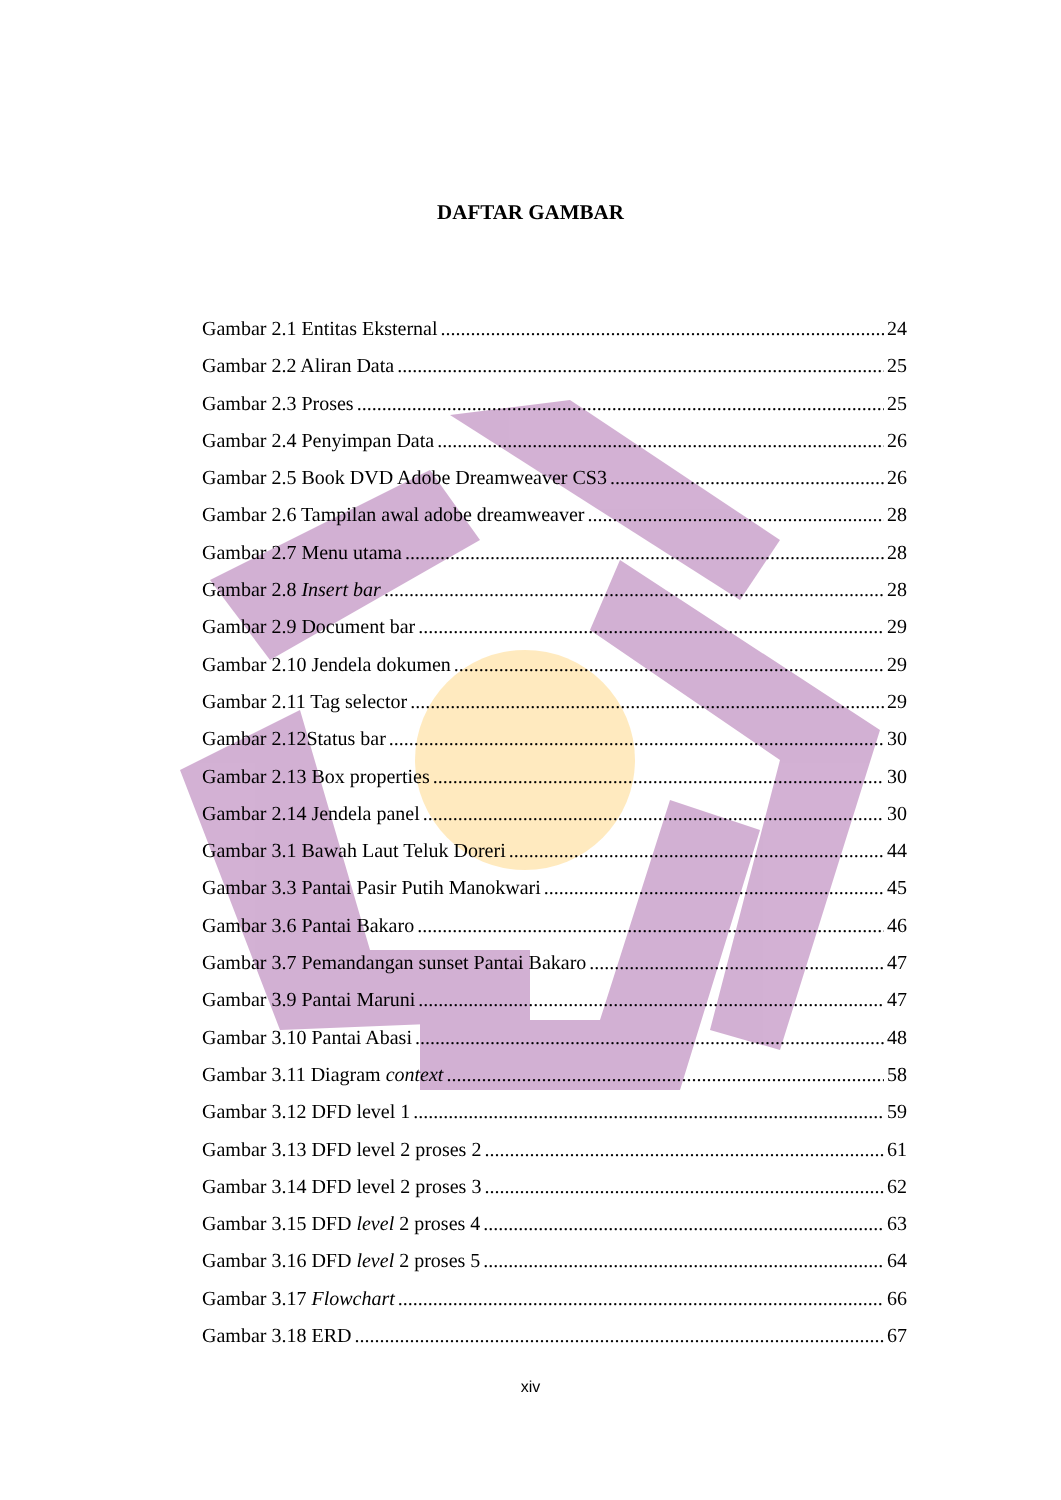DAFTAR GAMBAR
Gambar 2.1 Entitas Eksternal 24
Gambar 2.2 Aliran Data 25
Gambar 2.3 Proses 25
Gambar 2.4 Penyimpan Data 26
Gambar 2.5 Book DVD Adobe Dreamweaver CS3 26
Gambar 2.6 Tampilan awal adobe dreamweaver 28
Gambar 2.7 Menu utama 28
Gambar 2.8 Insert bar 28
Gambar 2.9 Document bar 29
Gambar 2.10 Jendela dokumen 29
Gambar 2.11 Tag selector 29
Gambar 2.12Status bar 30
Gambar 2.13 Box properties 30
Gambar 2.14 Jendela panel 30
Gambar 3.1 Bawah Laut Teluk Doreri 44
Gambar 3.3 Pantai Pasir Putih Manokwari 45
Gambar 3.6 Pantai Bakaro 46
Gambar 3.7 Pemandangan sunset Pantai Bakaro 47
Gambar 3.9 Pantai Maruni 47
Gambar 3.10 Pantai Abasi 48
Gambar 3.11 Diagram context 58
Gambar 3.12 DFD level 1 59
Gambar 3.13 DFD level 2 proses 2 61
Gambar 3.14 DFD level 2 proses 3 62
Gambar 3.15 DFD level 2 proses 4 63
Gambar 3.16 DFD level 2 proses 5 64
Gambar 3.17 Flowchart 66
Gambar 3.18 ERD 67
xiv